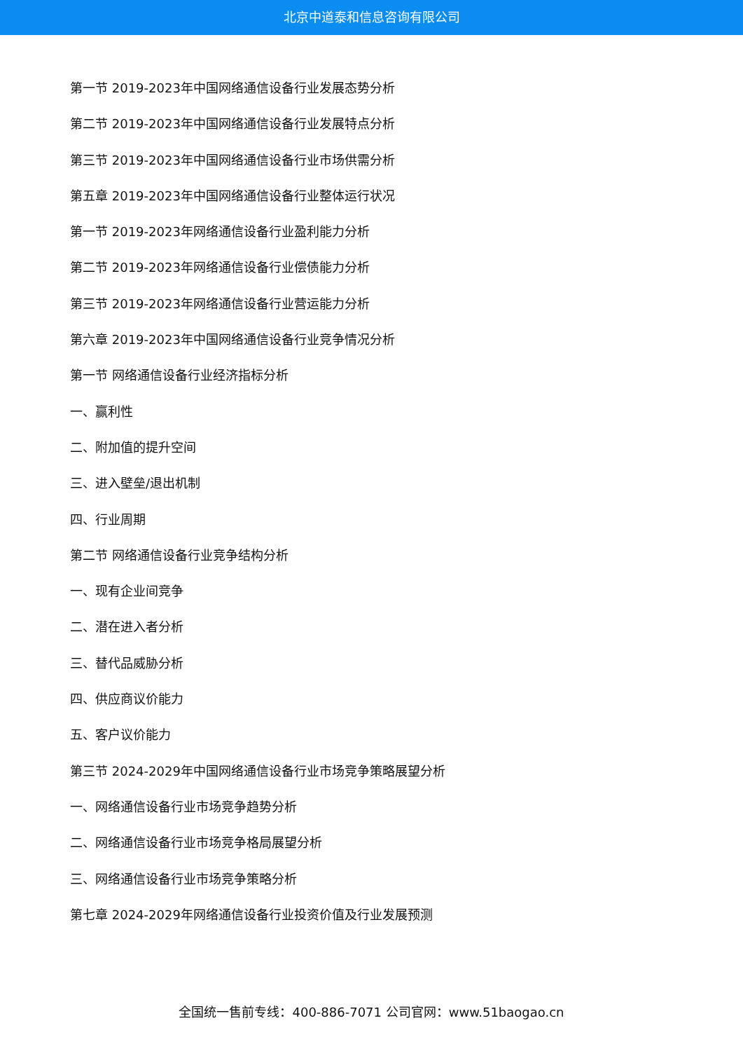北京中道泰和信息咨询有限公司
第一节 2019-2023年中国网络通信设备行业发展态势分析
第二节 2019-2023年中国网络通信设备行业发展特点分析
第三节 2019-2023年中国网络通信设备行业市场供需分析
第五章 2019-2023年中国网络通信设备行业整体运行状况
第一节 2019-2023年网络通信设备行业盈利能力分析
第二节 2019-2023年网络通信设备行业偿债能力分析
第三节 2019-2023年网络通信设备行业营运能力分析
第六章 2019-2023年中国网络通信设备行业竞争情况分析
第一节 网络通信设备行业经济指标分析
一、赢利性
二、附加值的提升空间
三、进入壁垒/退出机制
四、行业周期
第二节 网络通信设备行业竞争结构分析
一、现有企业间竞争
二、潜在进入者分析
三、替代品威胁分析
四、供应商议价能力
五、客户议价能力
第三节 2024-2029年中国网络通信设备行业市场竞争策略展望分析
一、网络通信设备行业市场竞争趋势分析
二、网络通信设备行业市场竞争格局展望分析
三、网络通信设备行业市场竞争策略分析
第七章 2024-2029年网络通信设备行业投资价值及行业发展预测
全国统一售前专线：400-886-7071 公司官网：www.51baogao.cn